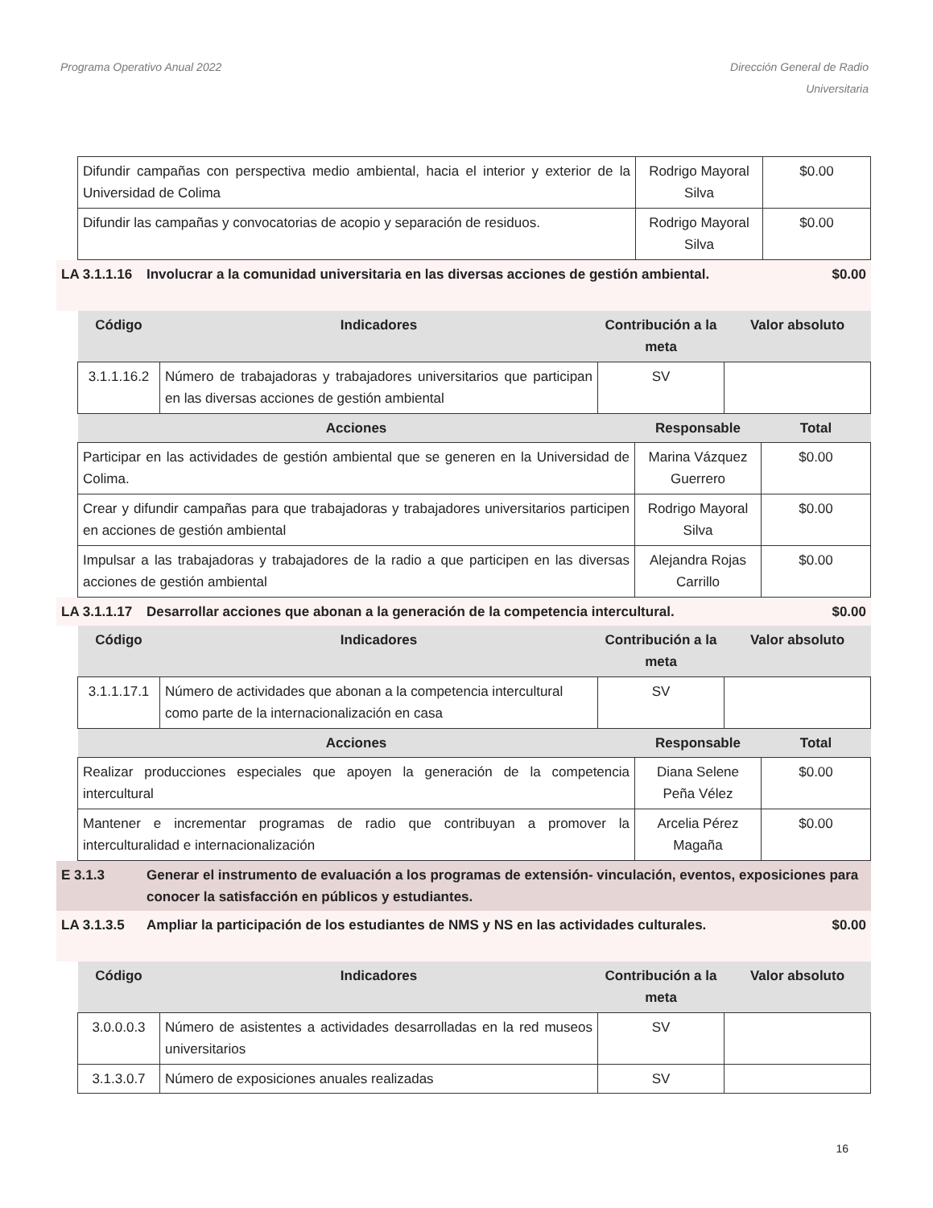Programa Operativo Anual 2022 Dirección General de Radio
Universitaria
| Difundir campañas con perspectiva medio ambiental, hacia el interior y exterior de la Universidad de Colima | Rodrigo Mayoral Silva | $0.00 |
| Difundir las campañas y convocatorias de acopio y separación de residuos. | Rodrigo Mayoral Silva | $0.00 |
LA 3.1.1.16 Involucrar a la comunidad universitaria en las diversas acciones de gestión ambiental. $0.00
| Código | Indicadores | Contribución a la meta | Valor absoluto |
| --- | --- | --- | --- |
| 3.1.1.16.2 | Número de trabajadoras y trabajadores universitarios que participan en las diversas acciones de gestión ambiental | SV | |
| Acciones | Responsable | Total |
| --- | --- | --- |
| Participar en las actividades de gestión ambiental que se generen en la Universidad de Colima. | Marina Vázquez Guerrero | $0.00 |
| Crear y difundir campañas para que trabajadoras y trabajadores universitarios participen en acciones de gestión ambiental | Rodrigo Mayoral Silva | $0.00 |
| Impulsar a las trabajadoras y trabajadores de la radio a que participen en las diversas acciones de gestión ambiental | Alejandra Rojas Carrillo | $0.00 |
LA 3.1.1.17 Desarrollar acciones que abonan a la generación de la competencia intercultural. $0.00
| Código | Indicadores | Contribución a la meta | Valor absoluto |
| --- | --- | --- | --- |
| 3.1.1.17.1 | Número de actividades que abonan a la competencia intercultural como parte de la internacionalización en casa | SV | |
| Acciones | Responsable | Total |
| --- | --- | --- |
| Realizar producciones especiales que apoyen la generación de la competencia intercultural | Diana Selene Peña Vélez | $0.00 |
| Mantener e incrementar programas de radio que contribuyan a promover la interculturalidad e internacionalización | Arcelia Pérez Magaña | $0.00 |
E 3.1.3 Generar el instrumento de evaluación a los programas de extensión- vinculación, eventos, exposiciones para conocer la satisfacción en públicos y estudiantes.
LA 3.1.3.5 Ampliar la participación de los estudiantes de NMS y NS en las actividades culturales. $0.00
| Código | Indicadores | Contribución a la meta | Valor absoluto |
| --- | --- | --- | --- |
| 3.0.0.0.3 | Número de asistentes a actividades desarrolladas en la red museos universitarios | SV | |
| 3.1.3.0.7 | Número de exposiciones anuales realizadas | SV | |
16